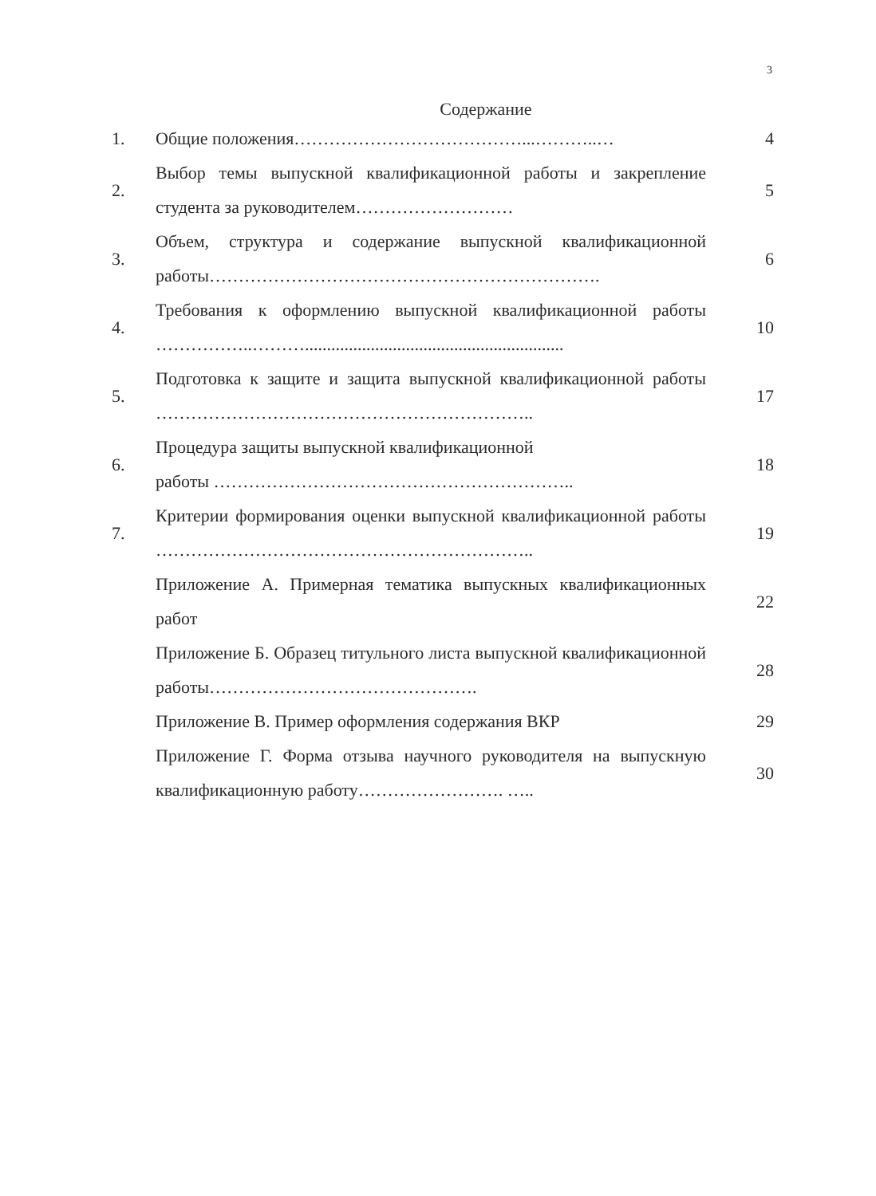3
Содержание
| 1. | Общие положения…………………………………...………..… | 4 |
| 2. | Выбор темы выпускной квалификационной работы и закрепление студента за руководителем……………………… | 5 |
| 3. | Объем, структура и содержание выпускной квалификационной работы…………………………………………………………. | 6 |
| 4. | Требования к оформлению выпускной квалификационной работы ……………..………........................................................... | 10 |
| 5. | Подготовка к защите и защита выпускной квалификационной работы ……………………………………………………….. | 17 |
| 6. | Процедура защиты выпускной квалификационной работы …………………………………………………….. | 18 |
| 7. | Критерии формирования оценки выпускной квалификационной работы ……………………………………………………….. | 19 |
| | Приложение А. Примерная тематика выпускных квалификационных работ | 22 |
| | Приложение Б. Образец титульного листа выпускной квалификационной работы………………………………………. | 28 |
| | Приложение В. Пример оформления содержания ВКР | 29 |
| | Приложение Г. Форма отзыва научного руководителя на выпускную квалификационную работу……………………. ….. | 30 |